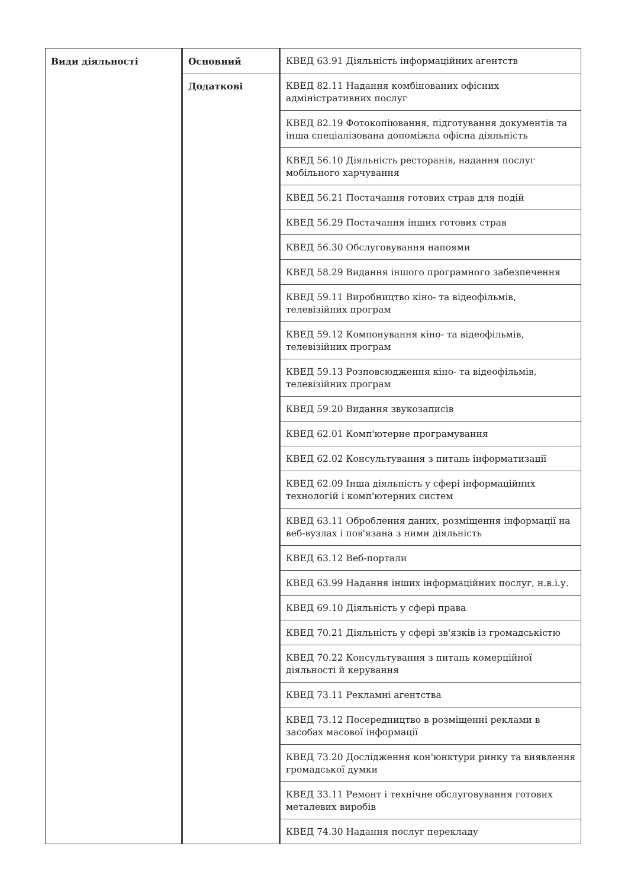| Види діяльності | Основний | КВЕД 63.91 Діяльність інформаційних агентств |
| | Додаткові | КВЕД 82.11 Надання комбінованих офісних адміністративних послуг |
| | | КВЕД 82.19 Фотокопіювання, підготування документів та інша спеціалізована допоміжна офісна діяльність |
| | | КВЕД 56.10 Діяльність ресторанів, надання послуг мобільного харчування |
| | | КВЕД 56.21 Постачання готових страв для подій |
| | | КВЕД 56.29 Постачання інших готових страв |
| | | КВЕД 56.30 Обслуговування напоями |
| | | КВЕД 58.29 Видання іншого програмного забезпечення |
| | | КВЕД 59.11 Виробництво кіно- та відеофільмів, телевізійних програм |
| | | КВЕД 59.12 Компонування кіно- та відеофільмів, телевізійних програм |
| | | КВЕД 59.13 Розповсюдження кіно- та відеофільмів, телевізійних програм |
| | | КВЕД 59.20 Видання звукозаписів |
| | | КВЕД 62.01 Комп'ютерне програмування |
| | | КВЕД 62.02 Консультування з питань інформатизації |
| | | КВЕД 62.09 Інша діяльність у сфері інформаційних технологій і комп'ютерних систем |
| | | КВЕД 63.11 Оброблення даних, розміщення інформації на веб-вузлах і пов'язана з ними діяльність |
| | | КВЕД 63.12 Веб-портали |
| | | КВЕД 63.99 Надання інших інформаційних послуг, н.в.і.у. |
| | | КВЕД 69.10 Діяльність у сфері права |
| | | КВЕД 70.21 Діяльність у сфері зв'язків із громадськістю |
| | | КВЕД 70.22 Консультування з питань комерційної діяльності й керування |
| | | КВЕД 73.11 Рекламні агентства |
| | | КВЕД 73.12 Посередництво в розміщенні реклами в засобах масової інформації |
| | | КВЕД 73.20 Дослідження кон'юнктури ринку та виявлення громадської думки |
| | | КВЕД 33.11 Ремонт і технічне обслуговування готових металевих виробів |
| | | КВЕД 74.30 Надання послуг перекладу |